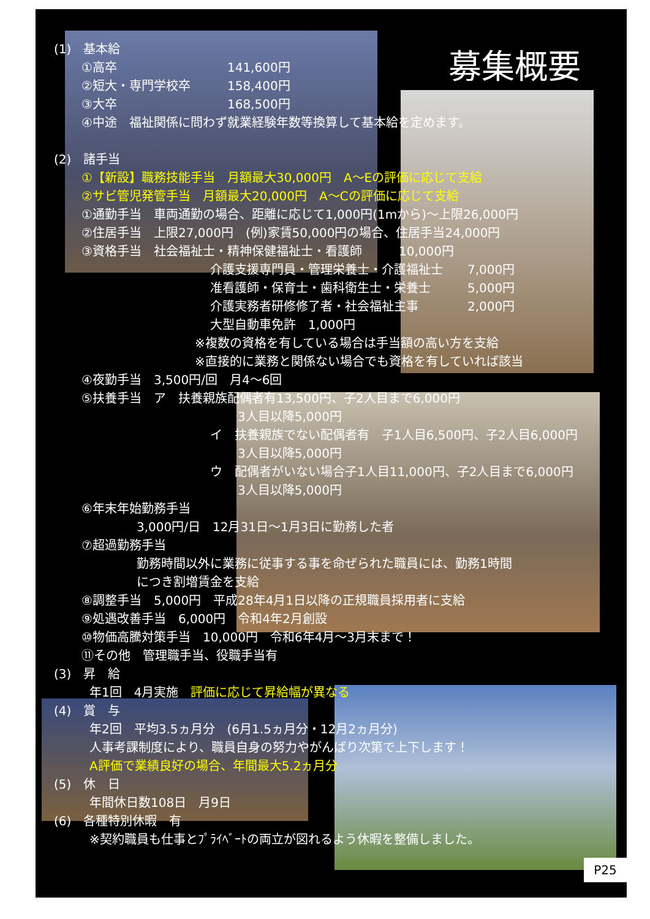募集概要
(1)　基本給
①高卒　　　　　　　　　141,600円
②短大・専門学校卒　　　158,400円
③大卒　　　　　　　　　168,500円
④中途　福祉関係に問わず就業経験年数等換算して基本給を定めます。
(2)　諸手当
①【新設】職務技能手当　月額最大30,000円　A～Eの評価に応じて支給
②サビ管児発管手当　月額最大20,000円　A～Cの評価に応じて支給
①通勤手当　車両通勤の場合、距離に応じて1,000円(1mから)～上限26,000円
②住居手当　上限27,000円　(例)家賃50,000円の場合、住居手当24,000円
③資格手当　社会福祉士・精神保健福祉士・看護師　　　10,000円
介護支援専門員・管理栄養士・介護福祉士　　7,000円
准看護師・保育士・歯科衛生士・栄養士　　　5,000円
介護実務者研修修了者・社会福祉主事　　　　2,000円
大型自動車免許　1,000円
※複数の資格を有している場合は手当額の高い方を支給
※直接的に業務と関係ない場合でも資格を有していれば該当
④夜勤手当　3,500円/回　月4～6回
⑤扶養手当　ア　扶養親族配偶者有13,500円、子2人目まで6,000円
3人目以降5,000円
イ　扶養親族でない配偶者有　子1人目6,500円、子2人目6,000円
3人目以降5,000円
ウ　配偶者がいない場合子1人目11,000円、子2人目まで6,000円
3人目以降5,000円
⑥年末年始勤務手当
3,000円/日　12月31日～1月3日に勤務した者
⑦超過勤務手当
勤務時間以外に業務に従事する事を命ぜられた職員には、勤務1時間
につき割増賃金を支給
⑧調整手当　5,000円　平成28年4月1日以降の正規職員採用者に支給
⑨処遇改善手当　6,000円　令和4年2月創設
⑩物価高騰対策手当　10,000円　令和6年4月～3月末まで！
⑪その他　管理職手当、役職手当有
(3)　昇　給
年1回　4月実施　評価に応じて昇給幅が異なる
(4)　賞　与
年2回　平均3.5ヵ月分　(6月1.5ヵ月分・12月2ヵ月分)
人事考課制度により、職員自身の努力やがんばり次第で上下します！
A評価で業績良好の場合、年間最大5.2ヵ月分
(5)　休　日
年間休日数108日　月9日
(6)　各種特別休暇　有
※契約職員も仕事とﾌﾟﾗｲﾍﾞｰﾄの両立が図れるよう休暇を整備しました。
P25